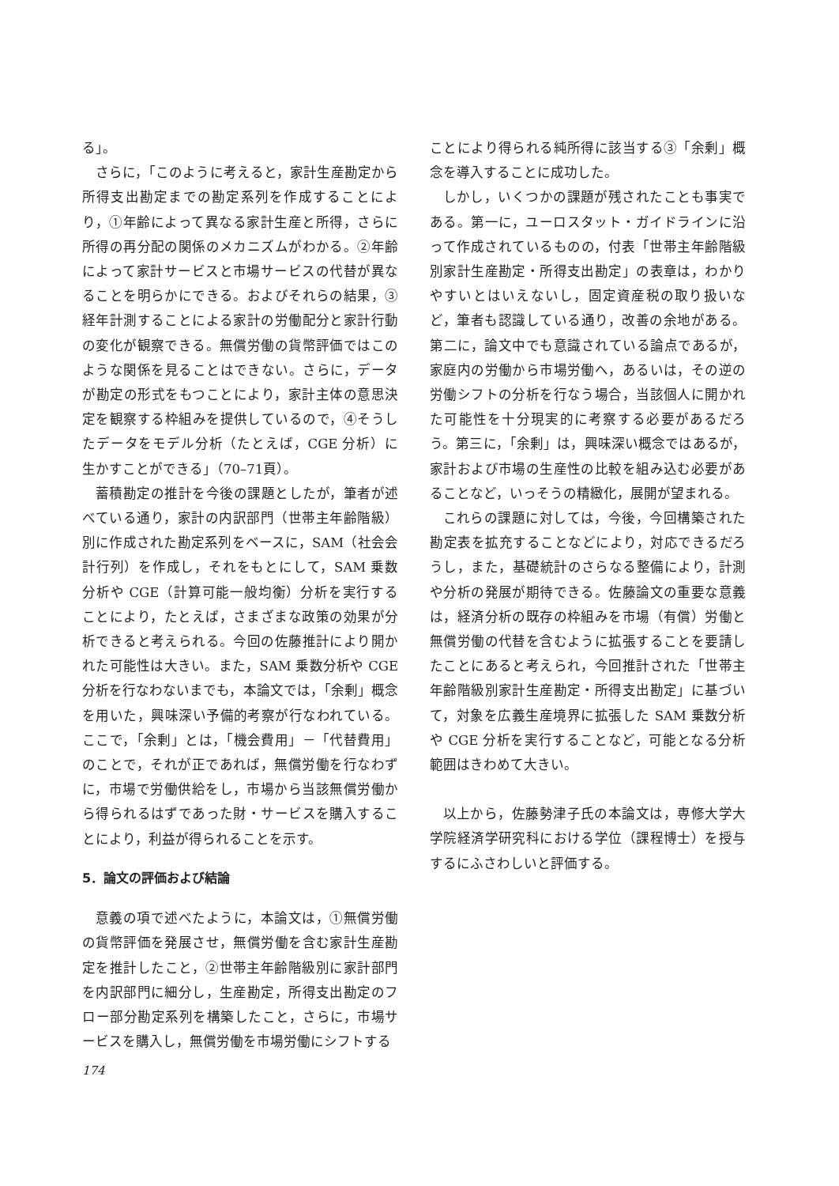る」。
さらに，「このように考えると，家計生産勘定から所得支出勘定までの勘定系列を作成することにより，①年齢によって異なる家計生産と所得，さらに所得の再分配の関係のメカニズムがわかる。②年齢によって家計サービスと市場サービスの代替が異なることを明らかにできる。およびそれらの結果，③経年計測することによる家計の労働配分と家計行動の変化が観察できる。無償労働の貨幣評価ではこのような関係を見ることはできない。さらに，データが勘定の形式をもつことにより，家計主体の意思決定を観察する枠組みを提供しているので，④そうしたデータをモデル分析（たとえば，CGE 分析）に生かすことができる」（70–71頁）。
蓄積勘定の推計を今後の課題としたが，筆者が述べている通り，家計の内訳部門（世帯主年齢階級）別に作成された勘定系列をベースに，SAM（社会会計行列）を作成し，それをもとにして，SAM 乗数分析や CGE（計算可能一般均衡）分析を実行することにより，たとえば，さまざまな政策の効果が分析できると考えられる。今回の佐藤推計により開かれた可能性は大きい。また，SAM 乗数分析や CGE 分析を行なわないまでも，本論文では，「余剰」概念を用いた，興味深い予備的考察が行なわれている。ここで，「余剰」とは，「機会費用」－「代替費用」のことで，それが正であれば，無償労働を行なわずに，市場で労働供給をし，市場から当該無償労働から得られるはずであった財・サービスを購入することにより，利益が得られることを示す。
5．論文の評価および結論
意義の項で述べたように，本論文は，①無償労働の貨幣評価を発展させ，無償労働を含む家計生産勘定を推計したこと，②世帯主年齢階級別に家計部門を内訳部門に細分し，生産勘定，所得支出勘定のフロー部分勘定系列を構築したこと，さらに，市場サービスを購入し，無償労働を市場労働にシフトする
ことにより得られる純所得に該当する③「余剰」概念を導入することに成功した。
しかし，いくつかの課題が残されたことも事実である。第一に，ユーロスタット・ガイドラインに沿って作成されているものの，付表「世帯主年齢階級別家計生産勘定・所得支出勘定」の表章は，わかりやすいとはいえないし，固定資産税の取り扱いなど，筆者も認識している通り，改善の余地がある。第二に，論文中でも意識されている論点であるが，家庭内の労働から市場労働へ，あるいは，その逆の労働シフトの分析を行なう場合，当該個人に開かれた可能性を十分現実的に考察する必要があるだろう。第三に，「余剰」は，興味深い概念ではあるが，家計および市場の生産性の比較を組み込む必要があることなど，いっそうの精緻化，展開が望まれる。
これらの課題に対しては，今後，今回構築された勘定表を拡充することなどにより，対応できるだろうし，また，基礎統計のさらなる整備により，計測や分析の発展が期待できる。佐藤論文の重要な意義は，経済分析の既存の枠組みを市場（有償）労働と無償労働の代替を含むように拡張することを要請したことにあると考えられ，今回推計された「世帯主年齢階級別家計生産勘定・所得支出勘定」に基づいて，対象を広義生産境界に拡張した SAM 乗数分析や CGE 分析を実行することなど，可能となる分析範囲はきわめて大きい。
以上から，佐藤勢津子氏の本論文は，専修大学大学院経済学研究科における学位（課程博士）を授与するにふさわしいと評価する。
174